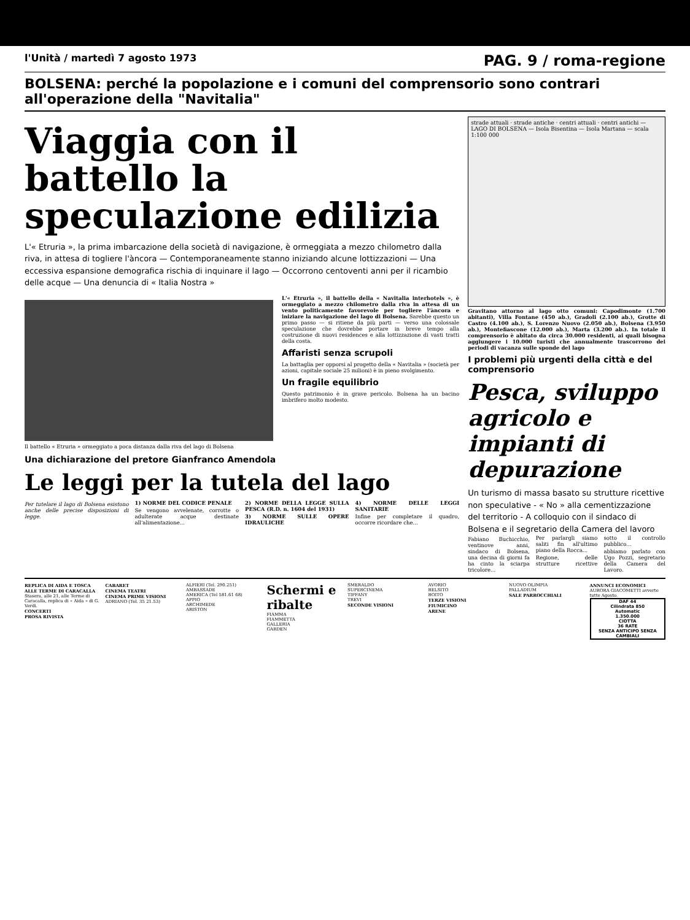l'Unità / martedì 7 agosto 1973 PAG. 9 / roma-regione
BOLSENA: perché la popolazione e i comuni del comprensorio sono contrari all'operazione della "Navitalia"
Viaggia con il battello la speculazione edilizia
L'« Etruria », la prima imbarcazione della società di navigazione, è ormeggiata a mezzo chilometro dalla riva, in attesa di togliere l'àncora — Contemporaneamente stanno iniziando alcune lottizzazioni — Una eccessiva espansione demografica rischia di inquinare il lago — Occorrono centoventi anni per il ricambio delle acque — Una denuncia di « Italia Nostra »
Il battello « Etruria » ormeggiato a poca distanza dalla riva del lago di Bolsena
L'« Etruria », il battello della « Navitalia interhotels », è ormeggiato a mezzo chilometro dalla riva in attesa di un vento politicamente favorevole per togliere l'àncora e iniziare la navigazione del lago di Bolsena. Sarebbe questo un primo passo — si ritiene da più parti — verso una colossale speculazione che dovrebbe portare in breve tempo alla costruzione di nuovi residences e alla lottizzazione di vasti tratti della costa.
Affaristi senza scrupoli
La battaglia per opporsi al progetto della « Navitalia » (società per azioni, capitale sociale 25 milioni) è in pieno svolgimento.
Un fragile equilibrio
Questo patrimonio è in grave pericolo. Bolsena ha un bacino imbrifero molto modesto.
Una dichiarazione del pretore Gianfranco Amendola
Le leggi per la tutela del lago
Per tutelare il lago di Bolsena esistono anche delle precise disposizioni di legge.
1) NORME DEL CODICE PENALE
Se vengono avvelenate, corrotte o adulterate acque destinate all'alimentazione...
2) NORME DELLA LEGGE SULLA PESCA (R.D. n. 1604 del 1931)
3) NORME SULLE OPERE IDRAULICHE
4) NORME DELLE LEGGI SANITARIE
Infine per completare il quadro, occorre ricordare che...
strade attuali · strade antiche · centri attuali · centri antichi — LAGO DI BOLSENA — Isola Bisentina — Isola Martana — scala 1:100 000
Gravitano attorno al lago otto comuni: Capodimonte (1.700 abitanti), Villa Fontane (450 ab.), Gradoli (2.100 ab.), Grotte di Castro (4.100 ab.), S. Lorenzo Nuovo (2.050 ab.), Bolsena (3.950 ab.), Montefiascone (12.000 ab.), Marta (3.200 ab.). In totale il comprensorio è abitato da circa 30.000 residenti, ai quali bisogna aggiungere i 10.000 turisti che annualmente trascorrono dei periodi di vacanza sulle sponde del lago
I problemi più urgenti della città e del comprensorio
Pesca, sviluppo agricolo e impianti di depurazione
Un turismo di massa basato su strutture ricettive non speculative - « No » alla cementizzazione del territorio - A colloquio con il sindaco di Bolsena e il segretario della Camera del lavoro
Fabiano Buchicchio, ventinove anni, sindaco di Bolsena, una decina di giorni fa ha cinto la sciarpa tricolore...
Per parlargli siamo saliti fin all'ultimo piano della Rocca...
Regione, delle strutture ricettive sotto il controllo pubblico...
abbiamo parlato con Ugo Pozzi, segretario della Camera del Lavoro.
REPLICA DI AIDA E TOSCA ALLE TERME DI CARACALLA
Stasera, alle 21, alle Terme di Caracalla, replica di « Aida » di G. Verdi.
CONCERTI
PROSA RIVISTA
CABARET
CINEMA TEATRI
CINEMA PRIME VISIONI
ADRIANO (Tel. 35 21.53)
ALFIERI (Tel. 290.251)
AMBASSADE
AMERICA (Tel 581.61 68)
APPIO
ARCHIMEDE
ARISTON
Schermi e ribalte
FIAMMA
FIAMMETTA
GALLERIA
GARDEN
SMERALDO
SUPERCINEMA
TIFFANY
TREVI
SECONDE VISIONI
AVORIO
BELSITO
BOITO
TERZE VISIONI
FIUMICINO
ARENE
NUOVO OLIMPIA
PALLADIUM
SALE PARROCCHIALI
ANNUNCI ECONOMICI
AURORA GIACOMETTI avverte tutte Agosto.
DAF 44
Cilindrata 850
Automatic
1.350.000
CIOTTA
36 RATE
SENZA ANTICIPO SENZA CAMBIALI